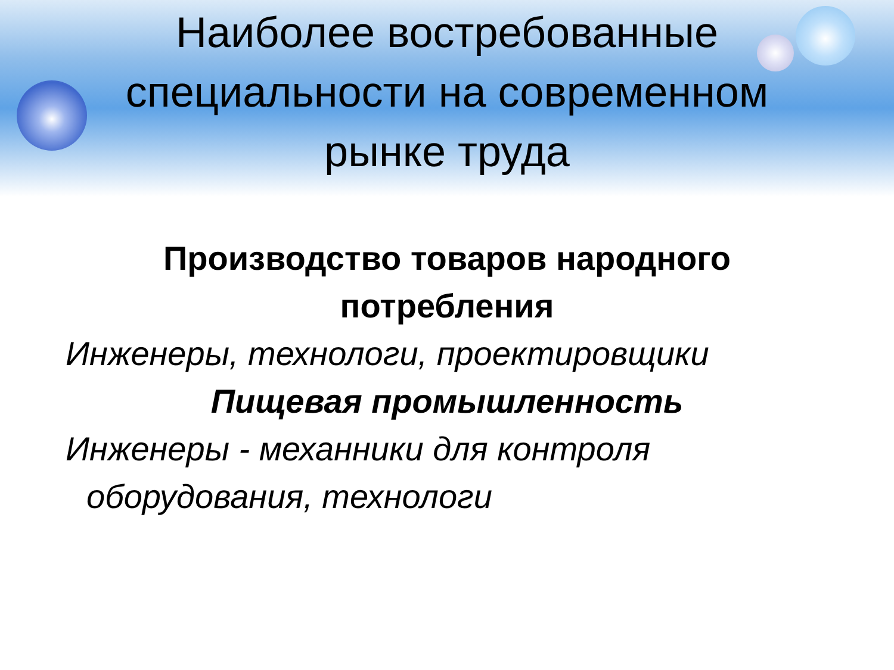Наиболее востребованные
специальности на современном
рынке труда
Производство товаров народного потребления
Инженеры, технологи, проектировщики
Пищевая промышленность
Инженеры - механники для контроля
оборудования, технологи